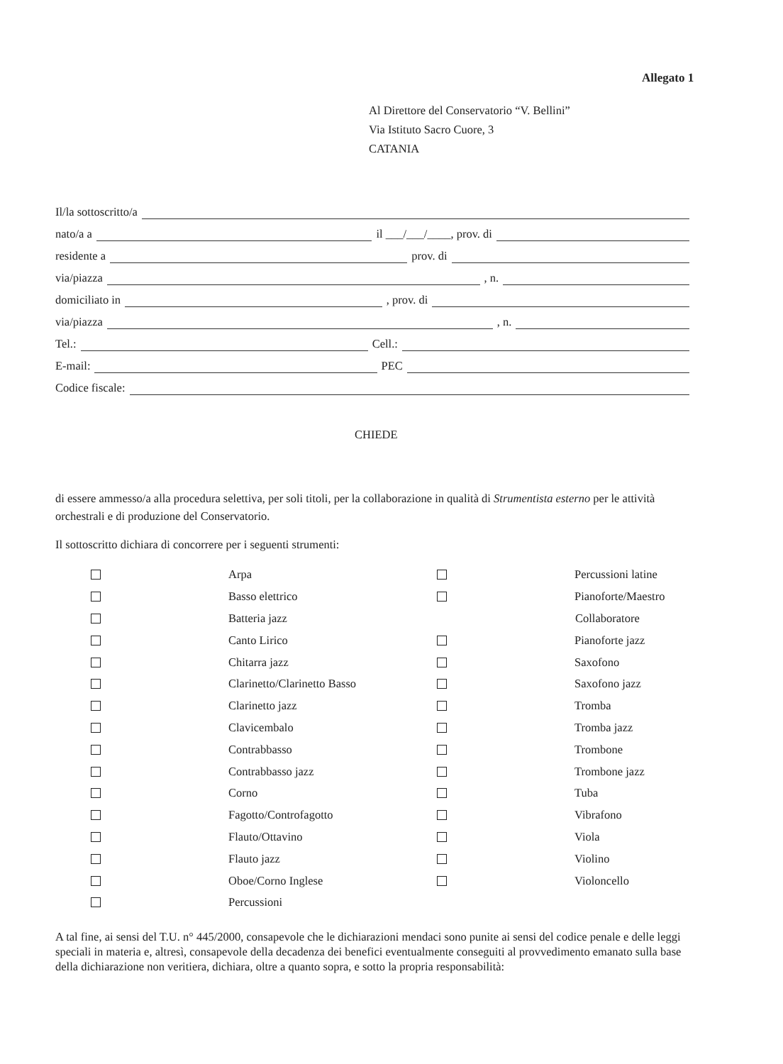Allegato 1
Al Direttore del Conservatorio “V. Bellini”
Via Istituto Sacro Cuore, 3
CATANIA
Il/la sottoscritto/a
nato/a a il ___/___/____, prov. di
residente a prov. di
via/piazza , n.
domiciliato in , prov. di
via/piazza , n.
Tel.: Cell.:
E-mail: PEC
Codice fiscale:
CHIEDE
di essere ammesso/a alla procedura selettiva, per soli titoli, per la collaborazione in qualità di Strumentista esterno per le attività orchestrali e di produzione del Conservatorio.
Il sottoscritto dichiara di concorrere per i seguenti strumenti:
Arpa
Basso elettrico
Batteria jazz
Canto Lirico
Chitarra jazz
Clarinetto/Clarinetto Basso
Clarinetto jazz
Clavicembalo
Contrabbasso
Contrabbasso jazz
Corno
Fagotto/Controfagotto
Flauto/Ottavino
Flauto jazz
Oboe/Corno Inglese
Percussioni
Percussioni latine
Pianoforte/Maestro
Collaboratore
Pianoforte jazz
Saxofono
Saxofono jazz
Tromba
Tromba jazz
Trombone
Trombone jazz
Tuba
Vibrafono
Viola
Violino
Violoncello
A tal fine, ai sensi del T.U. n° 445/2000, consapevole che le dichiarazioni mendaci sono punite ai sensi del codice penale e delle leggi speciali in materia e, altresì, consapevole della decadenza dei benefici eventualmente conseguiti al provvedimento emanato sulla base della dichiarazione non veritiera, dichiara, oltre a quanto sopra, e sotto la propria responsabilità: